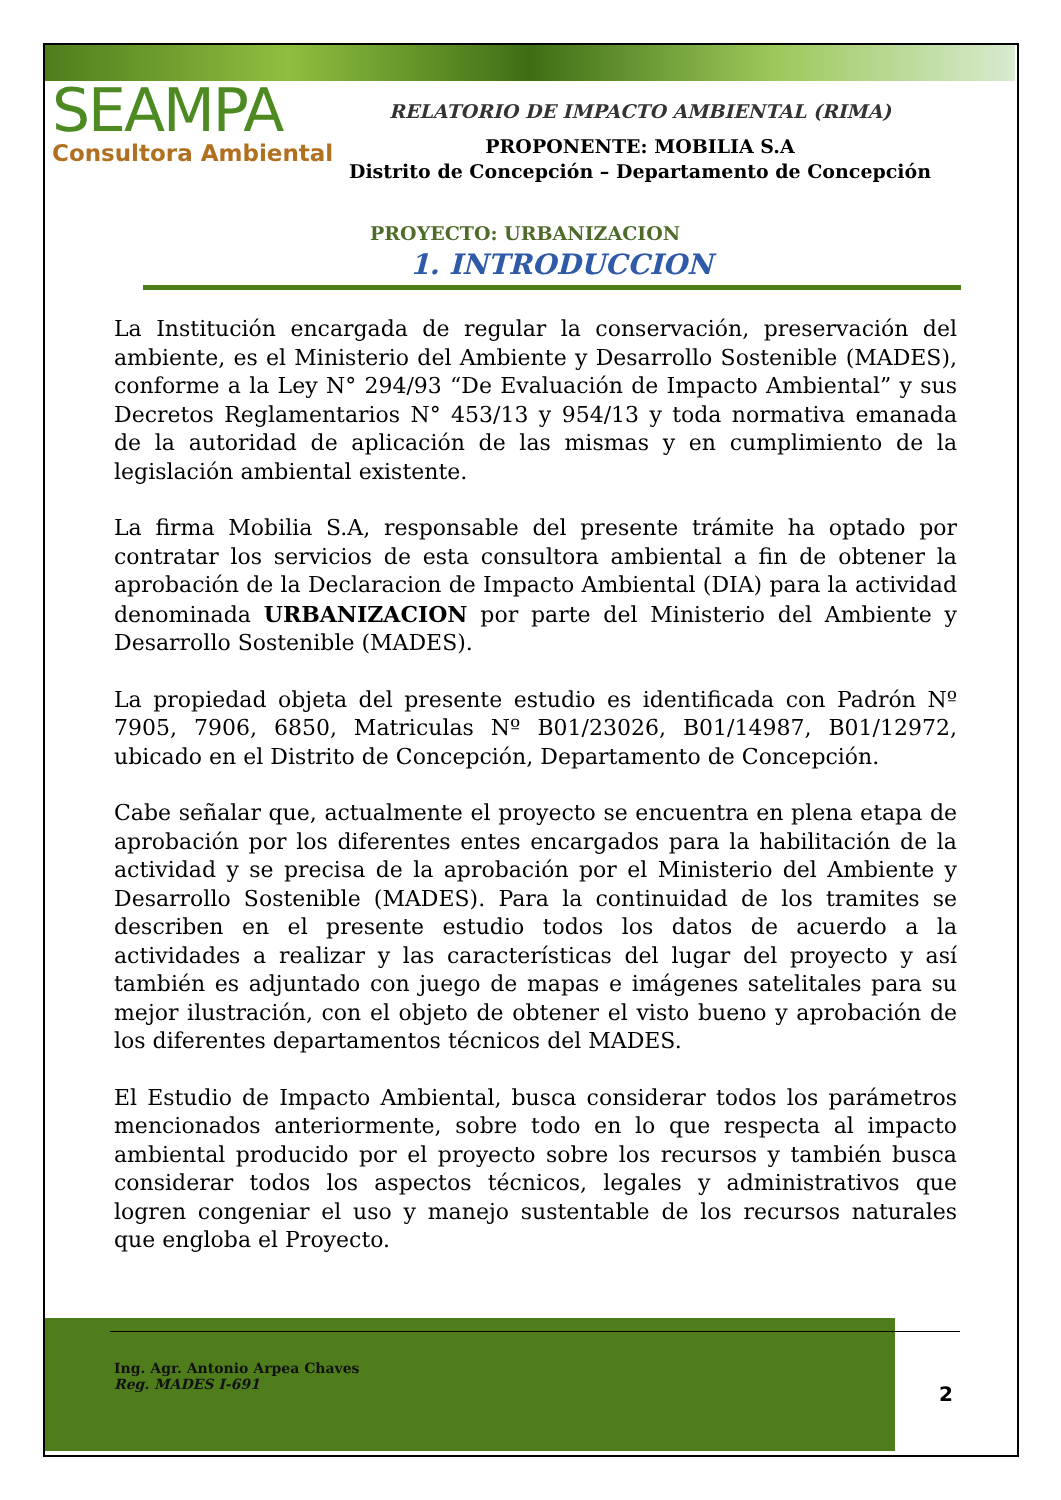SEAMPA
Consultora Ambiental
RELATORIO DE IMPACTO AMBIENTAL (RIMA)
PROPONENTE: MOBILIA S.A
Distrito de Concepción – Departamento de Concepción
PROYECTO: URBANIZACION
1. INTRODUCCION
La Institución encargada de regular la conservación, preservación del ambiente, es el Ministerio del Ambiente y Desarrollo Sostenible (MADES), conforme a la Ley N° 294/93 “De Evaluación de Impacto Ambiental” y sus Decretos Reglamentarios N° 453/13 y 954/13 y toda normativa emanada de la autoridad de aplicación de las mismas y en cumplimiento de la legislación ambiental existente.
La firma Mobilia S.A, responsable del presente trámite ha optado por contratar los servicios de esta consultora ambiental a fin de obtener la aprobación de la Declaracion de Impacto Ambiental (DIA) para la actividad denominada URBANIZACION por parte del Ministerio del Ambiente y Desarrollo Sostenible (MADES).
La propiedad objeta del presente estudio es identificada con Padrón Nº 7905, 7906, 6850, Matriculas Nº B01/23026, B01/14987, B01/12972, ubicado en el Distrito de Concepción, Departamento de Concepción.
Cabe señalar que, actualmente el proyecto se encuentra en plena etapa de aprobación por los diferentes entes encargados para la habilitación de la actividad y se precisa de la aprobación por el Ministerio del Ambiente y Desarrollo Sostenible (MADES). Para la continuidad de los tramites se describen en el presente estudio todos los datos de acuerdo a la actividades a realizar y las características del lugar del proyecto y así también es adjuntado con juego de mapas e imágenes satelitales para su mejor ilustración, con el objeto de obtener el visto bueno y aprobación de los diferentes departamentos técnicos del MADES.
El Estudio de Impacto Ambiental, busca considerar todos los parámetros mencionados anteriormente, sobre todo en lo que respecta al impacto ambiental producido por el proyecto sobre los recursos y también busca considerar todos los aspectos técnicos, legales y administrativos que logren congeniar el uso y manejo sustentable de los recursos naturales que engloba el Proyecto.
Ing. Agr. Antonio Arpea Chaves
Reg. MADES I-691
2